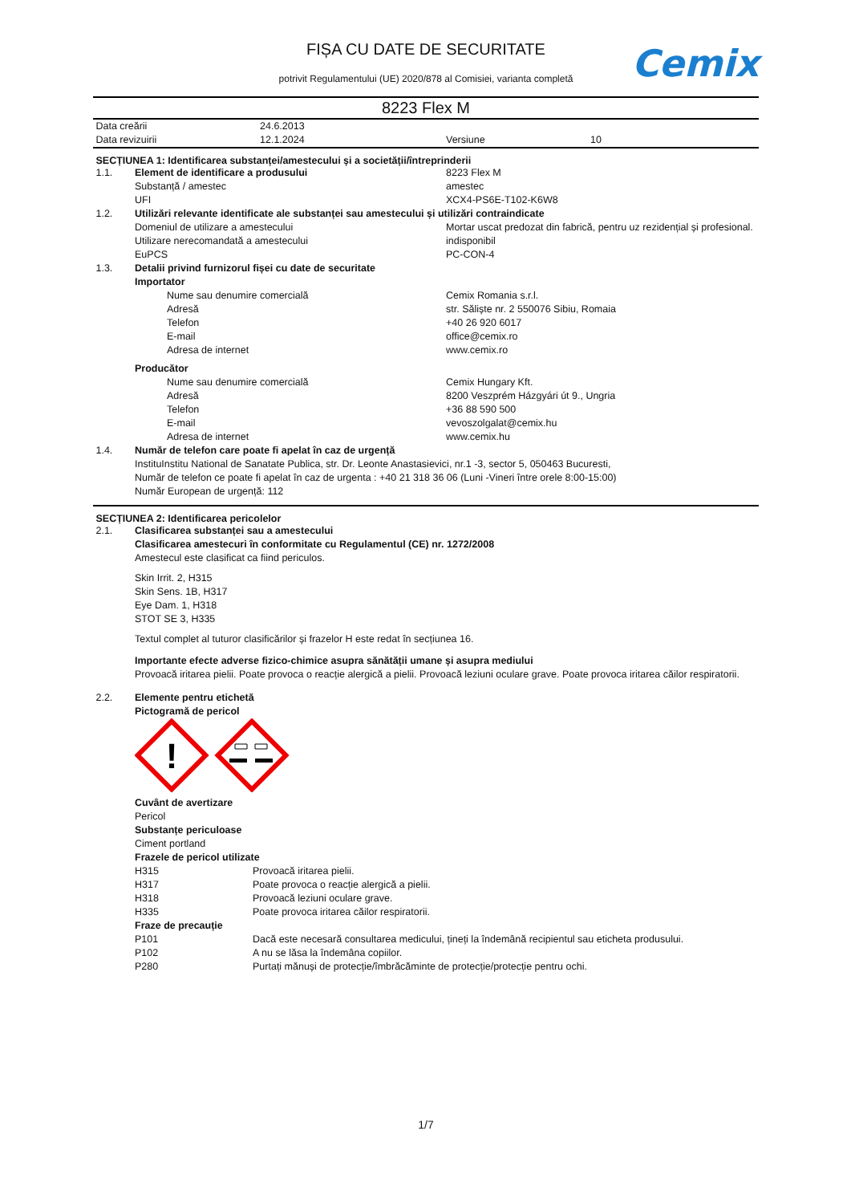FIȘA CU DATE DE SECURITATE
potrivit Regulamentului (UE) 2020/878 al Comisiei, varianta completă
Cemix
8223 Flex M
Data creării 24.6.2013
Data revizuirii 12.1.2024 Versiune 10
SECȚIUNEA 1: Identificarea substanței/amestecului și a societății/întreprinderii
1.1. Element de identificare a produsului 8223 Flex M
Substanță / amestec amestec
UFI XCX4-PS6E-T102-K6W8
1.2. Utilizări relevante identificate ale substanței sau amestecului și utilizări contraindicate
Domeniul de utilizare a amestecului Mortar uscat predozat din fabrică, pentru uz rezidențial și profesional.
Utilizare nerecomandată a amestecului indisponibil
EuPCS PC-CON-4
1.3. Detalii privind furnizorul fișei cu date de securitate
Importator
Nume sau denumire comercială Cemix Romania s.r.l.
Adresă str. Săliște nr. 2 550076 Sibiu, Romaia
Telefon +40 26 920 6017
E-mail office@cemix.ro
Adresa de internet www.cemix.ro
Producător
Nume sau denumire comercială Cemix Hungary Kft.
Adresă 8200 Veszprém Házgyári út 9., Ungria
Telefon +36 88 590 500
E-mail vevoszolgalat@cemix.hu
Adresa de internet www.cemix.hu
1.4. Număr de telefon care poate fi apelat în caz de urgență
InstituInstitu National de Sanatate Publica, str. Dr. Leonte Anastasievici, nr.1 -3, sector 5, 050463 Bucuresti,
Număr de telefon ce poate fi apelat în caz de urgenta : +40 21 318 36 06 (Luni -Vineri între orele 8:00-15:00)
Număr European de urgență: 112
SECȚIUNEA 2: Identificarea pericolelor
2.1. Clasificarea substanței sau a amestecului
Clasificarea amestecuri în conformitate cu Regulamentul (CE) nr. 1272/2008
Amestecul este clasificat ca fiind periculos.
Skin Irrit. 2, H315
Skin Sens. 1B, H317
Eye Dam. 1, H318
STOT SE 3, H335
Textul complet al tuturor clasificărilor și frazelor H este redat în secțiunea 16.
Importante efecte adverse fizico-chimice asupra sănătății umane și asupra mediului
Provoacă iritarea pielii. Poate provoca o reacție alergică a pielii. Provoacă leziuni oculare grave. Poate provoca iritarea căilor respiratorii.
2.2. Elemente pentru etichetă
Pictogramă de pericol
!
Cuvânt de avertizare
Pericol
Substanțe periculoase
Ciment portland
Frazele de pericol utilizate
H315 Provoacă iritarea pielii.
H317 Poate provoca o reacție alergică a pielii.
H318 Provoacă leziuni oculare grave.
H335 Poate provoca iritarea căilor respiratorii.
Fraze de precauție
P101 Dacă este necesară consultarea medicului, țineți la îndemână recipientul sau eticheta produsului.
P102 A nu se lăsa la îndemâna copiilor.
P280 Purtați mănuși de protecție/îmbrăcăminte de protecție/protecție pentru ochi.
1/7